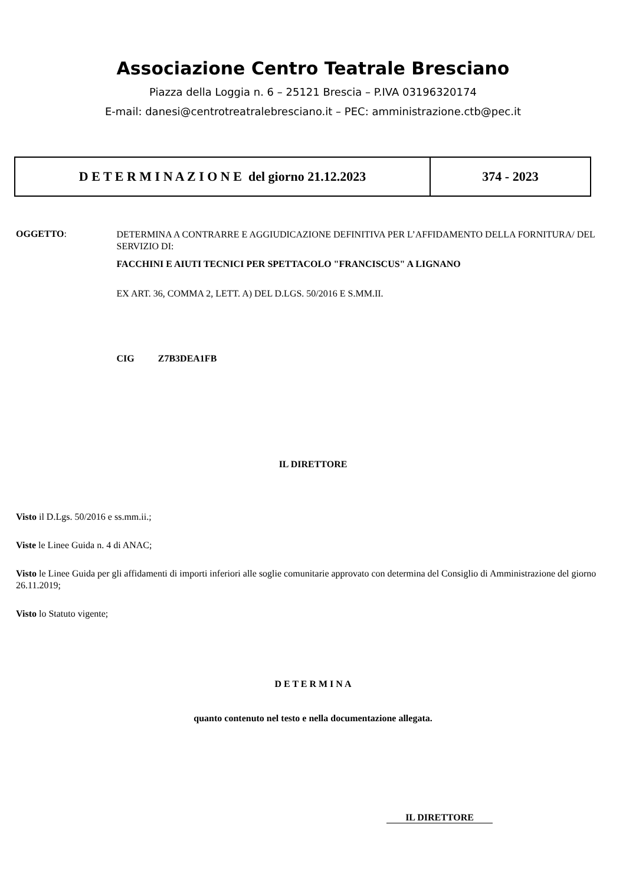Associazione Centro Teatrale Bresciano
Piazza della Loggia n. 6 – 25121 Brescia – P.IVA 03196320174
E-mail: danesi@centrotreatralebresciano.it – PEC: amministrazione.ctb@pec.it
| D E T E R M I N A Z I O N E del giorno 21.12.2023 | 374 - 2023 |
OGGETTO:
DETERMINA A CONTRARRE E AGGIUDICAZIONE DEFINITIVA PER L’AFFIDAMENTO DELLA FORNITURA/ DEL SERVIZIO DI:
FACCHINI E AIUTI TECNICI PER SPETTACOLO "FRANCISCUS" A LIGNANO
EX ART. 36, COMMA 2, LETT. A) DEL D.LGS. 50/2016 E S.MM.II.
CIG Z7B3DEA1FB
IL DIRETTORE
Visto il D.Lgs. 50/2016 e ss.mm.ii.;
Viste le Linee Guida n. 4 di ANAC;
Visto le Linee Guida per gli affidamenti di importi inferiori alle soglie comunitarie approvato con determina del Consiglio di Amministrazione del giorno 26.11.2019;
Visto lo Statuto vigente;
D E T E R M I N A
quanto contenuto nel testo e nella documentazione allegata.
IL DIRETTORE